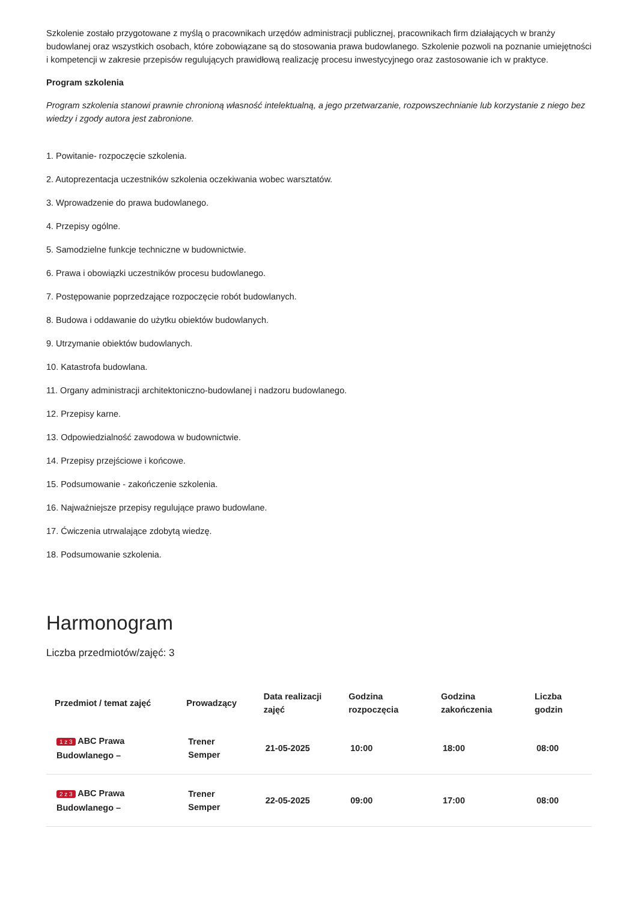Szkolenie zostało przygotowane z myślą o pracownikach urzędów administracji publicznej, pracownikach firm działających w branży budowlanej oraz wszystkich osobach, które zobowiązane są do stosowania prawa budowlanego. Szkolenie pozwoli na poznanie umiejętności i kompetencji w zakresie przepisów regulujących prawidłową realizację procesu inwestycyjnego oraz zastosowanie ich w praktyce.
Program szkolenia
Program szkolenia stanowi prawnie chronioną własność intelektualną, a jego przetwarzanie, rozpowszechnianie lub korzystanie z niego bez wiedzy i zgody autora jest zabronione.
1. Powitanie- rozpoczęcie szkolenia.
2. Autoprezentacja uczestników szkolenia oczekiwania wobec warsztatów.
3. Wprowadzenie do prawa budowlanego.
4. Przepisy ogólne.
5. Samodzielne funkcje techniczne w budownictwie.
6. Prawa i obowiązki uczestników procesu budowlanego.
7. Postępowanie poprzedzające rozpoczęcie robót budowlanych.
8. Budowa i oddawanie do użytku obiektów budowlanych.
9. Utrzymanie obiektów budowlanych.
10. Katastrofa budowlana.
11. Organy administracji architektoniczno-budowlanej i nadzoru budowlanego.
12. Przepisy karne.
13. Odpowiedzialność zawodowa w budownictwie.
14. Przepisy przejściowe i końcowe.
15. Podsumowanie - zakończenie szkolenia.
16. Najważniejsze przepisy regulujące prawo budowlane.
17. Ćwiczenia utrwalające zdobytą wiedzę.
18. Podsumowanie szkolenia.
Harmonogram
Liczba przedmiotów/zajęć: 3
| Przedmiot / temat zajęć | Prowadzący | Data realizacji zajęć | Godzina rozpoczęcia | Godzina zakończenia | Liczba godzin |
| --- | --- | --- | --- | --- | --- |
| 1 z 3 ABC Prawa Budowlanego – | Trener Semper | 21-05-2025 | 10:00 | 18:00 | 08:00 |
| 2 z 3 ABC Prawa Budowlanego – | Trener Semper | 22-05-2025 | 09:00 | 17:00 | 08:00 |